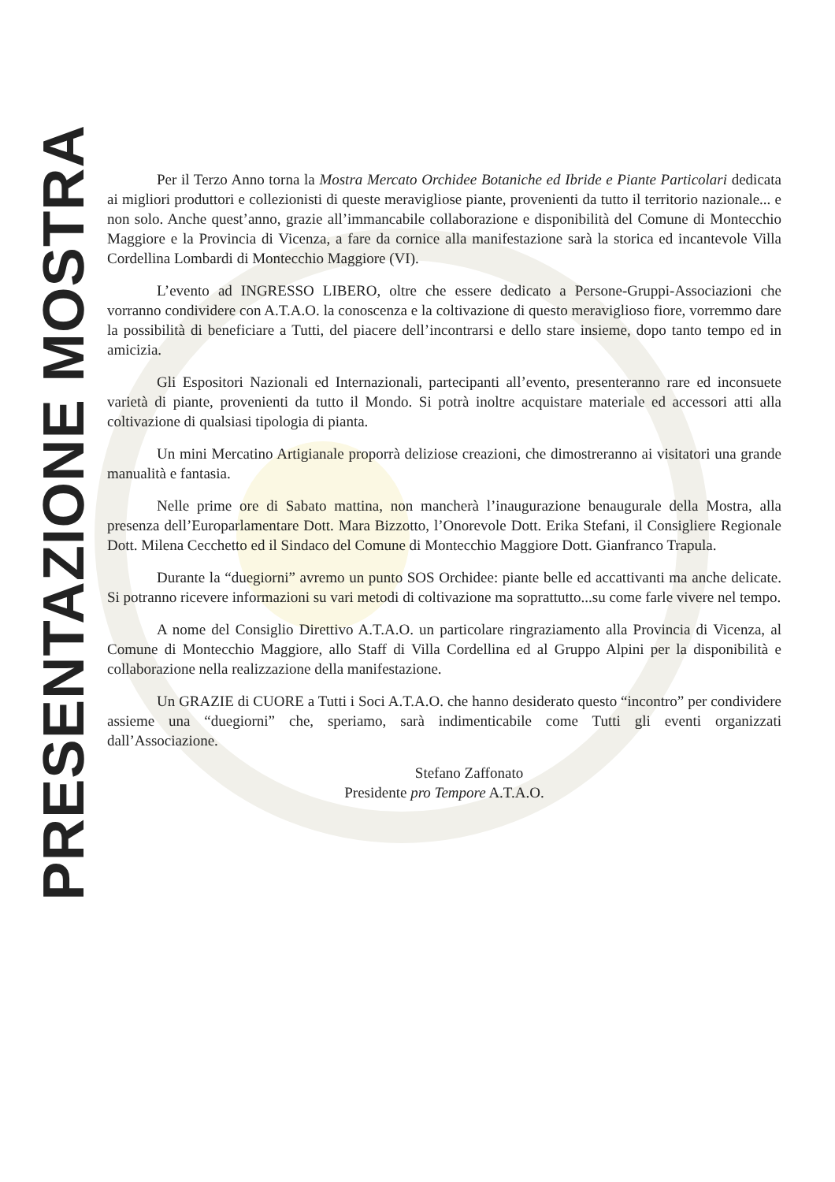PRESENTAZIONE MOSTRA
Per il Terzo Anno torna la Mostra Mercato Orchidee Botaniche ed Ibride e Piante Particolari dedicata ai migliori produttori e collezionisti di queste meravigliose piante, provenienti da tutto il territorio nazionale... e non solo. Anche quest’anno, grazie all’immancabile collaborazione e disponibilità del Comune di Montecchio Maggiore e la Provincia di Vicenza, a fare da cornice alla manifestazione sarà la storica ed incantevole Villa Cordellina Lombardi di Montecchio Maggiore (VI).
L’evento ad INGRESSO LIBERO, oltre che essere dedicato a Persone-Gruppi-Associazioni che vorranno condividere con A.T.A.O. la conoscenza e la coltivazione di questo meraviglioso fiore, vorremmo dare la possibilità di beneficiare a Tutti, del piacere dell’incontrarsi e dello stare insieme, dopo tanto tempo ed in amicizia.
Gli Espositori Nazionali ed Internazionali, partecipanti all’evento, presenteranno rare ed inconsuete varietà di piante, provenienti da tutto il Mondo. Si potrà inoltre acquistare materiale ed accessori atti alla coltivazione di qualsiasi tipologia di pianta.
Un mini Mercatino Artigianale proporrà deliziose creazioni, che dimostreranno ai visitatori una grande manualità e fantasia.
Nelle prime ore di Sabato mattina, non mancherà l’inaugurazione benaugurale della Mostra, alla presenza dell’Europarlamentare Dott. Mara Bizzotto, l’Onorevole Dott. Erika Stefani, il Consigliere Regionale Dott. Milena Cecchetto ed il Sindaco del Comune di Montecchio Maggiore Dott. Gianfranco Trapula.
Durante la “duegiorni” avremo un punto SOS Orchidee: piante belle ed accattivanti ma anche delicate. Si potranno ricevere informazioni su vari metodi di coltivazione ma soprattutto...su come farle vivere nel tempo.
A nome del Consiglio Direttivo A.T.A.O. un particolare ringraziamento alla Provincia di Vicenza, al Comune di Montecchio Maggiore, allo Staff di Villa Cordellina ed al Gruppo Alpini per la disponibilità e collaborazione nella realizzazione della manifestazione.
Un GRAZIE di CUORE a Tutti i Soci A.T.A.O. che hanno desiderato questo “incontro” per condividere assieme una “duegiorni” che, speriamo, sarà indimenticabile come Tutti gli eventi organizzati dall’Associazione.
Stefano Zaffonato
Presidente pro Tempore A.T.A.O.